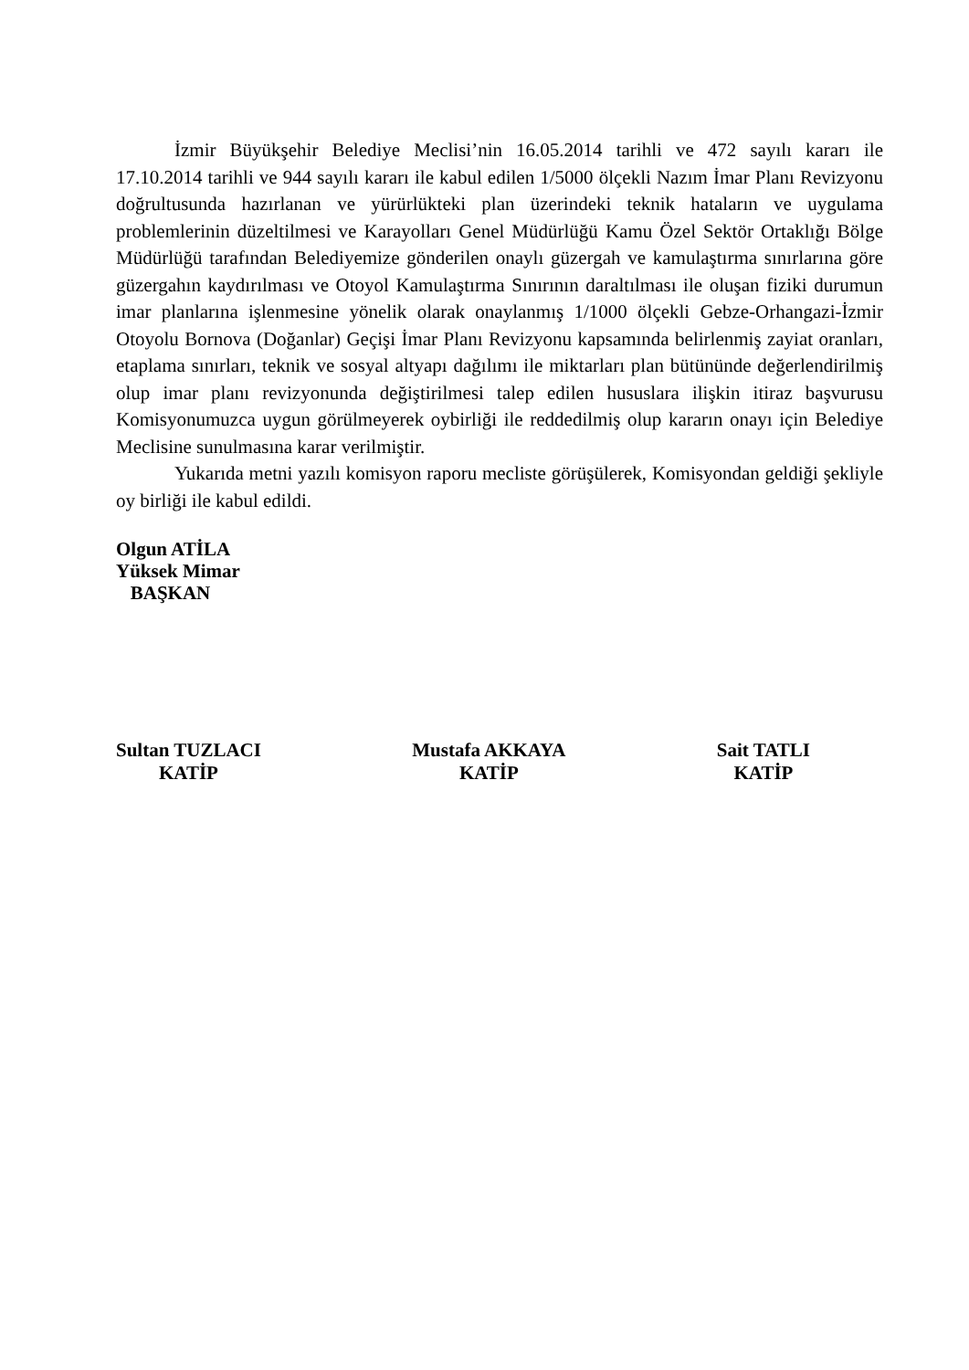İzmir Büyükşehir Belediye Meclisi’nin 16.05.2014 tarihli ve 472 sayılı kararı ile 17.10.2014 tarihli ve 944 sayılı kararı ile kabul edilen 1/5000 ölçekli Nazım İmar Planı Revizyonu doğrultusunda hazırlanan ve yürürlükteki plan üzerindeki teknik hataların ve uygulama problemlerinin düzeltilmesi ve Karayolları Genel Müdürlüğü Kamu Özel Sektör Ortaklığı Bölge Müdürlüğü tarafından Belediyemize gönderilen onaylı güzergah ve kamulaştırma sınırlarına göre güzergahın kaydırılması ve Otoyol Kamulaştırma Sınırının daraltılması ile oluşan fiziki durumun imar planlarına işlenmesine yönelik olarak onaylanmış 1/1000 ölçekli Gebze-Orhangazi-İzmir Otoyolu Bornova (Doğanlar) Geçişi İmar Planı Revizyonu kapsamında belirlenmiş zayiat oranları, etaplama sınırları, teknik ve sosyal altyapı dağılımı ile miktarları plan bütününde değerlendirilmiş olup imar planı revizyonunda değiştirilmesi talep edilen hususlara ilişkin itiraz başvurusu Komisyonumuzca uygun görülmeyerek oybirliği ile reddedilmiş olup kararın onayı için Belediye Meclisine sunulmasına karar verilmiştir.
Yukarıda metni yazılı komisyon raporu mecliste görüşülerek, Komisyondan geldiği şekliyle oy birliği ile kabul edildi.
Olgun ATİLA
Yüksek Mimar
BAŞKAN
Sultan TUZLACI
KATİP
Mustafa AKKAYA
KATİP
Sait TATLI
KATİP